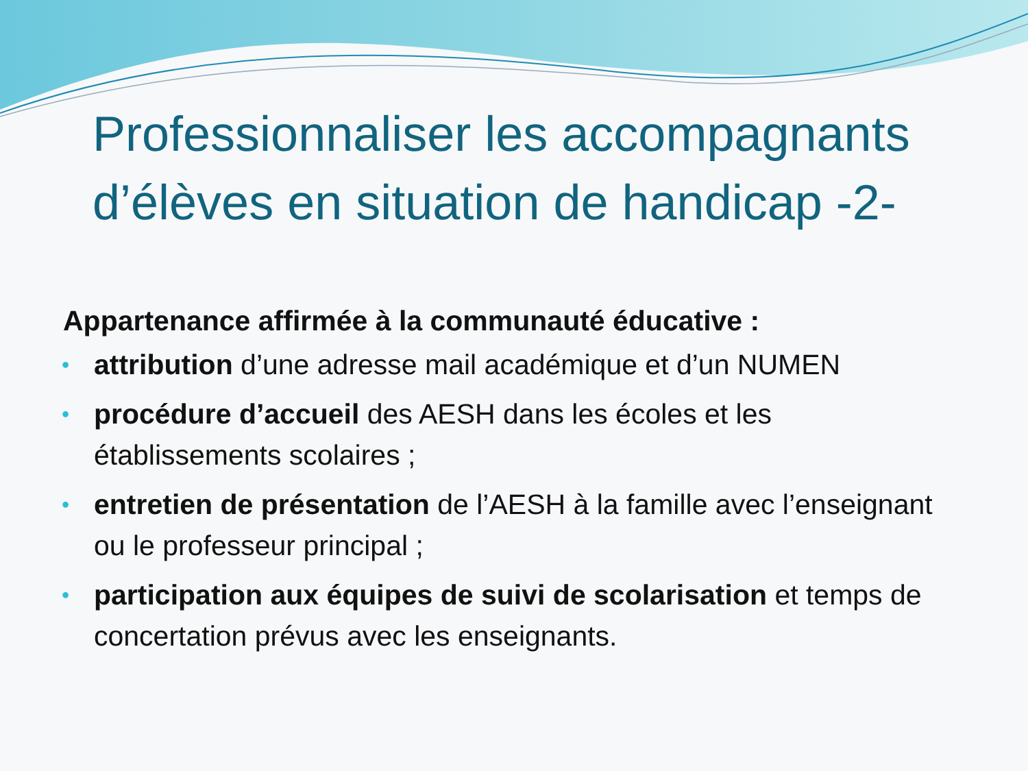Professionnaliser les accompagnants d’élèves en situation de handicap -2-
Appartenance affirmée à la communauté éducative :
• attribution d’une adresse mail académique et d’un NUMEN
• procédure d’accueil des AESH dans les écoles et les établissements scolaires ;
• entretien de présentation de l’AESH à la famille avec l’enseignant ou le professeur principal ;
• participation aux équipes de suivi de scolarisation et temps de concertation prévus avec les enseignants.